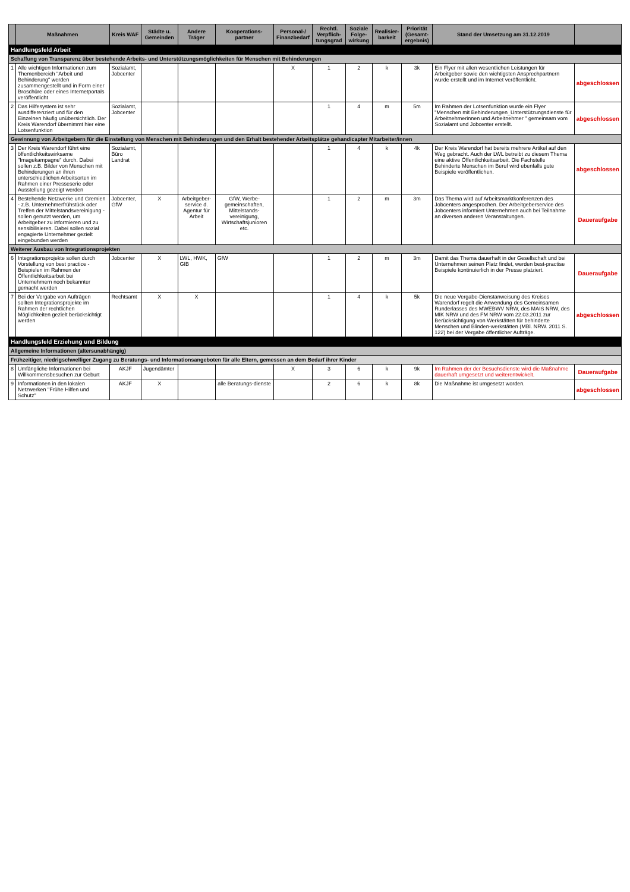| | Maßnahmen | Kreis WAF | Städte u. Gemeinden | Andere Träger | Kooperations-partner | Personal-/ Finanzbedarf | Rechtl. Verpflich-tungsgrad | Soziale Folge-wirkung | Realisier-barkeit | Priorität (Gesamt-ergebnis) | Stand der Umsetzung am 31.12.2019 | |
| --- | --- | --- | --- | --- | --- | --- | --- | --- | --- | --- | --- | --- |
| Handlungsfeld Arbeit | | | | | | | | | | | | |
| Schaffung von Transparenz über bestehende Arbeits- und Unterstützungsmöglichkeiten für Menschen mit Behinderungen | | | | | | | | | | | | |
| 1 | Alle wichtigen Informationen zum Themenbereich "Arbeit und Behinderung" werden zusammengestellt und in Form einer Broschüre oder eines Internetportals veröffentlicht | Sozialamt, Jobcenter | | | | X | 1 | 2 | k | 3k | Ein Flyer mit allen wesentlichen Leistungen für Arbeitgeber sowie den wichtigsten Ansprechpartnern wurde erstellt und im Internet veröffentlicht. | abgeschlossen |
| 2 | Das Hilfesystem ist sehr ausdifferenziert und für den Einzelnen häufig unübersichtlich. Der Kreis Warendorf übernimmt hier eine Lotsenfunktion | Sozialamt, Jobcenter | | | | | 1 | 4 | m | 5m | Im Rahmen der Lotsenfunktion wurde ein Flyer "Menschen mit Behinderungen_Unterstützungsdienste für Arbeitnehmerinnen und Arbeitnehmer " gemeinsam vom Sozialamt und Jobcenter erstellt. | abgeschlossen |
| Gewinnung von Arbeitgebern für die Einstellung von Menschen mit Behinderungen und den Erhalt bestehender Arbeitsplätze gehandicapter Mitarbeiter/innen | | | | | | | | | | | | |
| 3 | Der Kreis Warendorf führt eine öffentlichkeitswirksame "Imagekampagne" durch. Dabei sollen z.B. Bilder von Menschen mit Behinderungen an ihren unterschiedlichen Arbeitsorten im Rahmen einer Presseserie oder Ausstellung gezeigt werden | Sozialamt, Büro Landrat | | | | | 1 | 4 | k | 4k | Der Kreis Warendorf hat bereits mehrere Artikel auf den Weg gebracht. Auch der LWL betreibt zu diesem Thema eine aktive Öffentlichkeitsarbeit. Die Fachstelle Behinderte Menschen im Beruf wird ebenfalls gute Beispiele veröffentlichen. | abgeschlossen |
| 4 | Bestehende Netzwerke und Gremien - z.B. Unternehmerfrühstück oder Treffen der Mittelstandsvereinigung - sollen genutzt werden, um Arbeitgeber zu informieren und zu sensibilisieren. Dabei sollen sozial engagierte Unternehmer gezielt eingebunden werden | Jobcenter, GfW | X | Arbeitgeber-service d. Agentur für Arbeit | GfW, Werbe-gemeinschaften, Mittelstands-vereinigung, Wirtschaftsjunioren etc. | | 1 | 2 | m | 3m | Das Thema wird auf Arbeitsmarktkonferenzen des Jobcenters angesprochen. Der Arbeitgeberservice des Jobcenters informiert Unternehmen auch bei Teilnahme an diversen anderen Veranstaltungen. | Daueraufgabe |
| Weiterer Ausbau von Integrationsprojekten | | | | | | | | | | | | |
| 6 | Integrationsprojekte sollen durch Vorstellung von best practice - Beispielen im Rahmen der Öffentlichkeitsarbeit bei Unternehmern noch bekannter gemacht werden | Jobcenter | X | LWL, HWK, GIB | GfW | | 1 | 2 | m | 3m | Damit das Thema dauerhaft in der Gesellschaft und bei Unternehmen seinen Platz findet, werden best-practise Beispiele kontinuierlich in der Presse platziert. | Daueraufgabe |
| 7 | Bei der Vergabe von Aufträgen sollten Integrationsprojekte im Rahmen der rechtlichen Möglichkeiten gezielt berücksichtigt werden | Rechtsamt | X | X | | | 1 | 4 | k | 5k | Die neue Vergabe-Dienstanweisung des Kreises Warendorf regelt die Anwendung des Gemeinsamen Runderlasses des MWEBWV NRW, des MAIS NRW, des MIK NRW und des FM NRW vom 22.03.2011 zur Berücksichtigung von Werkstätten für behinderte Menschen und Blinden-werkstätten (MBl. NRW. 2011 S. 122) bei der Vergabe öffentlicher Aufträge. | abgeschlossen |
| Handlungsfeld Erziehung und Bildung | | | | | | | | | | | | |
| Allgemeine Informationen (altersunabhängig) | | | | | | | | | | | | |
| Frühzeitiger, niedrigschwelliger Zugang zu Beratungs- und Informationsangeboten für alle Eltern, gemessen an dem Bedarf ihrer Kinder | | | | | | | | | | | | |
| 8 | Umfängliche Informationen bei Willkommensbesuchen zur Geburt | AKJF | Jugendämter | | | X | 3 | 6 | k | 9k | Im Rahmen der der Besuchsdienste wird die Maßnahme dauerhaft umgesetzt und weiterentwickelt. | Daueraufgabe |
| 9 | Informationen in den lokalen Netzwerken "Frühe Hilfen und Schutz" | AKJF | X | | alle Beratungs-dienste | | 2 | 6 | k | 8k | Die Maßnahme ist umgesetzt worden. | abgeschlossen |